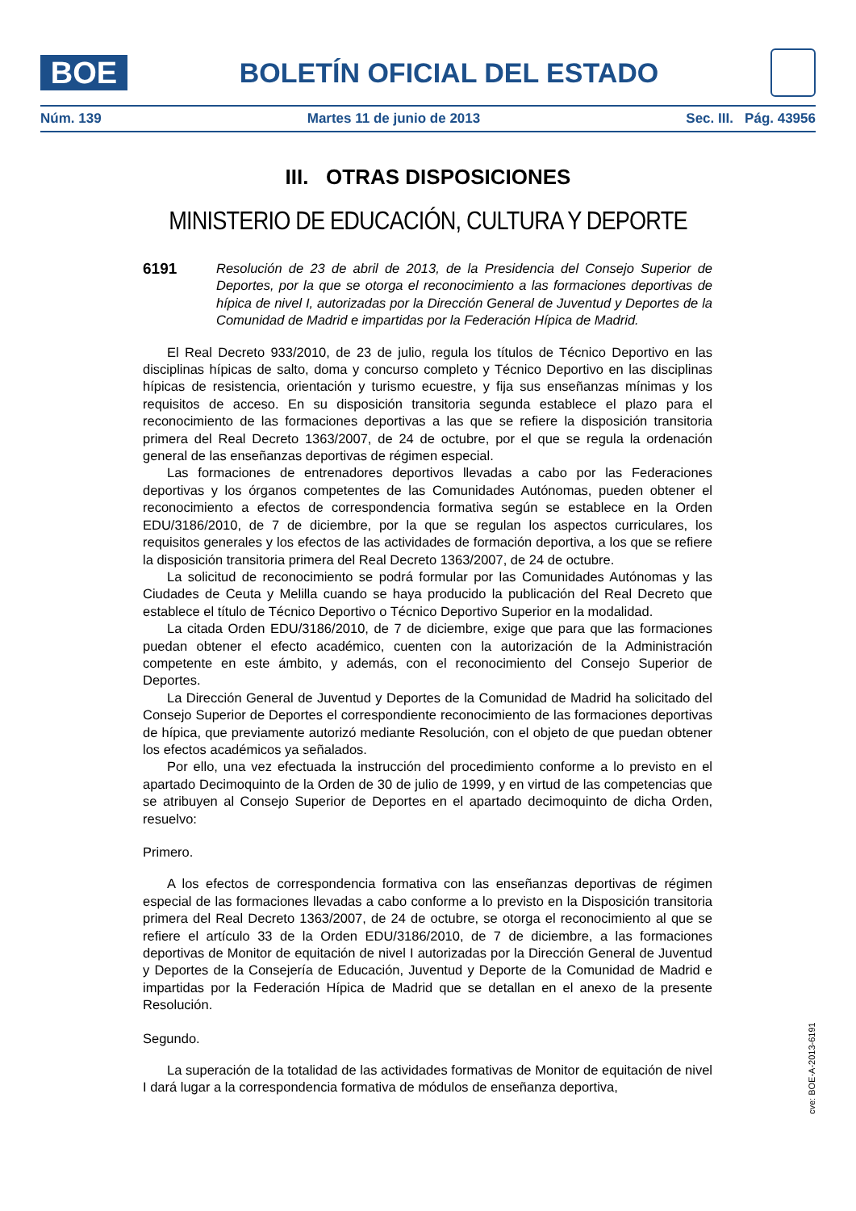BOE
BOLETÍN OFICIAL DEL ESTADO
Núm. 139 Martes 11 de junio de 2013 Sec. III. Pág. 43956
III. OTRAS DISPOSICIONES
MINISTERIO DE EDUCACIÓN, CULTURA Y DEPORTE
6191
Resolución de 23 de abril de 2013, de la Presidencia del Consejo Superior de Deportes, por la que se otorga el reconocimiento a las formaciones deportivas de hípica de nivel I, autorizadas por la Dirección General de Juventud y Deportes de la Comunidad de Madrid e impartidas por la Federación Hípica de Madrid.
El Real Decreto 933/2010, de 23 de julio, regula los títulos de Técnico Deportivo en las disciplinas hípicas de salto, doma y concurso completo y Técnico Deportivo en las disciplinas hípicas de resistencia, orientación y turismo ecuestre, y fija sus enseñanzas mínimas y los requisitos de acceso. En su disposición transitoria segunda establece el plazo para el reconocimiento de las formaciones deportivas a las que se refiere la disposición transitoria primera del Real Decreto 1363/2007, de 24 de octubre, por el que se regula la ordenación general de las enseñanzas deportivas de régimen especial.
Las formaciones de entrenadores deportivos llevadas a cabo por las Federaciones deportivas y los órganos competentes de las Comunidades Autónomas, pueden obtener el reconocimiento a efectos de correspondencia formativa según se establece en la Orden EDU/3186/2010, de 7 de diciembre, por la que se regulan los aspectos curriculares, los requisitos generales y los efectos de las actividades de formación deportiva, a los que se refiere la disposición transitoria primera del Real Decreto 1363/2007, de 24 de octubre.
La solicitud de reconocimiento se podrá formular por las Comunidades Autónomas y las Ciudades de Ceuta y Melilla cuando se haya producido la publicación del Real Decreto que establece el título de Técnico Deportivo o Técnico Deportivo Superior en la modalidad.
La citada Orden EDU/3186/2010, de 7 de diciembre, exige que para que las formaciones puedan obtener el efecto académico, cuenten con la autorización de la Administración competente en este ámbito, y además, con el reconocimiento del Consejo Superior de Deportes.
La Dirección General de Juventud y Deportes de la Comunidad de Madrid ha solicitado del Consejo Superior de Deportes el correspondiente reconocimiento de las formaciones deportivas de hípica, que previamente autorizó mediante Resolución, con el objeto de que puedan obtener los efectos académicos ya señalados.
Por ello, una vez efectuada la instrucción del procedimiento conforme a lo previsto en el apartado Decimoquinto de la Orden de 30 de julio de 1999, y en virtud de las competencias que se atribuyen al Consejo Superior de Deportes en el apartado decimoquinto de dicha Orden, resuelvo:
Primero.
A los efectos de correspondencia formativa con las enseñanzas deportivas de régimen especial de las formaciones llevadas a cabo conforme a lo previsto en la Disposición transitoria primera del Real Decreto 1363/2007, de 24 de octubre, se otorga el reconocimiento al que se refiere el artículo 33 de la Orden EDU/3186/2010, de 7 de diciembre, a las formaciones deportivas de Monitor de equitación de nivel I autorizadas por la Dirección General de Juventud y Deportes de la Consejería de Educación, Juventud y Deporte de la Comunidad de Madrid e impartidas por la Federación Hípica de Madrid que se detallan en el anexo de la presente Resolución.
Segundo.
La superación de la totalidad de las actividades formativas de Monitor de equitación de nivel I dará lugar a la correspondencia formativa de módulos de enseñanza deportiva,
cve: BOE-A-2013-6191